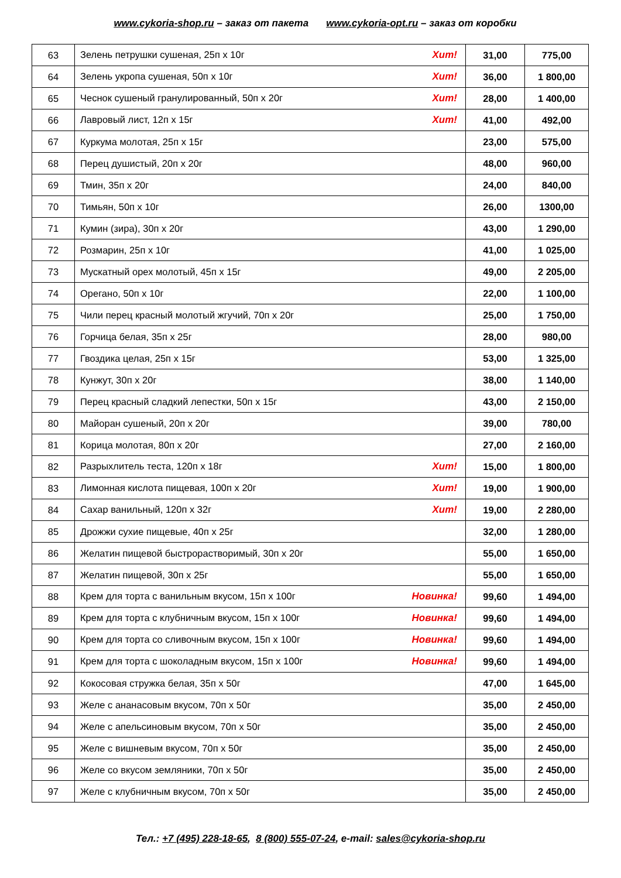www.cykoria-shop.ru – заказ от пакета www.cykoria-opt.ru – заказ от коробки
| 63 | Зелень петрушки сушеная, 25п х 10г Хит! | 31,00 | 775,00 |
| 64 | Зелень укропа сушеная, 50п х 10г Хит! | 36,00 | 1 800,00 |
| 65 | Чеснок сушеный гранулированный, 50п х 20г Хит! | 28,00 | 1 400,00 |
| 66 | Лавровый лист, 12п х 15г Хит! | 41,00 | 492,00 |
| 67 | Куркума молотая, 25п х 15г | 23,00 | 575,00 |
| 68 | Перец душистый, 20п х 20г | 48,00 | 960,00 |
| 69 | Тмин, 35п х 20г | 24,00 | 840,00 |
| 70 | Тимьян, 50п х 10г | 26,00 | 1300,00 |
| 71 | Кумин (зира), 30п х 20г | 43,00 | 1 290,00 |
| 72 | Розмарин, 25п х 10г | 41,00 | 1 025,00 |
| 73 | Мускатный орех молотый, 45п х 15г | 49,00 | 2 205,00 |
| 74 | Орегано, 50п х 10г | 22,00 | 1 100,00 |
| 75 | Чили перец красный молотый жгучий, 70п х 20г | 25,00 | 1 750,00 |
| 76 | Горчица белая, 35п х 25г | 28,00 | 980,00 |
| 77 | Гвоздика целая, 25п х 15г | 53,00 | 1 325,00 |
| 78 | Кунжут, 30п х 20г | 38,00 | 1 140,00 |
| 79 | Перец красный сладкий лепестки, 50п х 15г | 43,00 | 2 150,00 |
| 80 | Майоран сушеный, 20п х 20г | 39,00 | 780,00 |
| 81 | Корица молотая, 80п х 20г | 27,00 | 2 160,00 |
| 82 | Разрыхлитель теста, 120п х 18г Хит! | 15,00 | 1 800,00 |
| 83 | Лимонная кислота пищевая, 100п х 20г Хит! | 19,00 | 1 900,00 |
| 84 | Сахар ванильный, 120п х 32г Хит! | 19,00 | 2 280,00 |
| 85 | Дрожжи сухие пищевые, 40п х 25г | 32,00 | 1 280,00 |
| 86 | Желатин пищевой быстрорастворимый, 30п х 20г | 55,00 | 1 650,00 |
| 87 | Желатин пищевой, 30п х 25г | 55,00 | 1 650,00 |
| 88 | Крем для торта с ванильным вкусом, 15п х 100г Новинка! | 99,60 | 1 494,00 |
| 89 | Крем для торта с клубничным вкусом, 15п х 100г Новинка! | 99,60 | 1 494,00 |
| 90 | Крем для торта со сливочным вкусом, 15п х 100г Новинка! | 99,60 | 1 494,00 |
| 91 | Крем для торта с шоколадным вкусом, 15п х 100г Новинка! | 99,60 | 1 494,00 |
| 92 | Кокосовая стружка белая, 35п х 50г | 47,00 | 1 645,00 |
| 93 | Желе с ананасовым вкусом, 70п х 50г | 35,00 | 2 450,00 |
| 94 | Желе с апельсиновым вкусом, 70п х 50г | 35,00 | 2 450,00 |
| 95 | Желе с вишневым вкусом, 70п х 50г | 35,00 | 2 450,00 |
| 96 | Желе со вкусом земляники, 70п х 50г | 35,00 | 2 450,00 |
| 97 | Желе с клубничным вкусом, 70п х 50г | 35,00 | 2 450,00 |
Тел.: +7 (495) 228-18-65, 8 (800) 555-07-24, e-mail: sales@cykoria-shop.ru